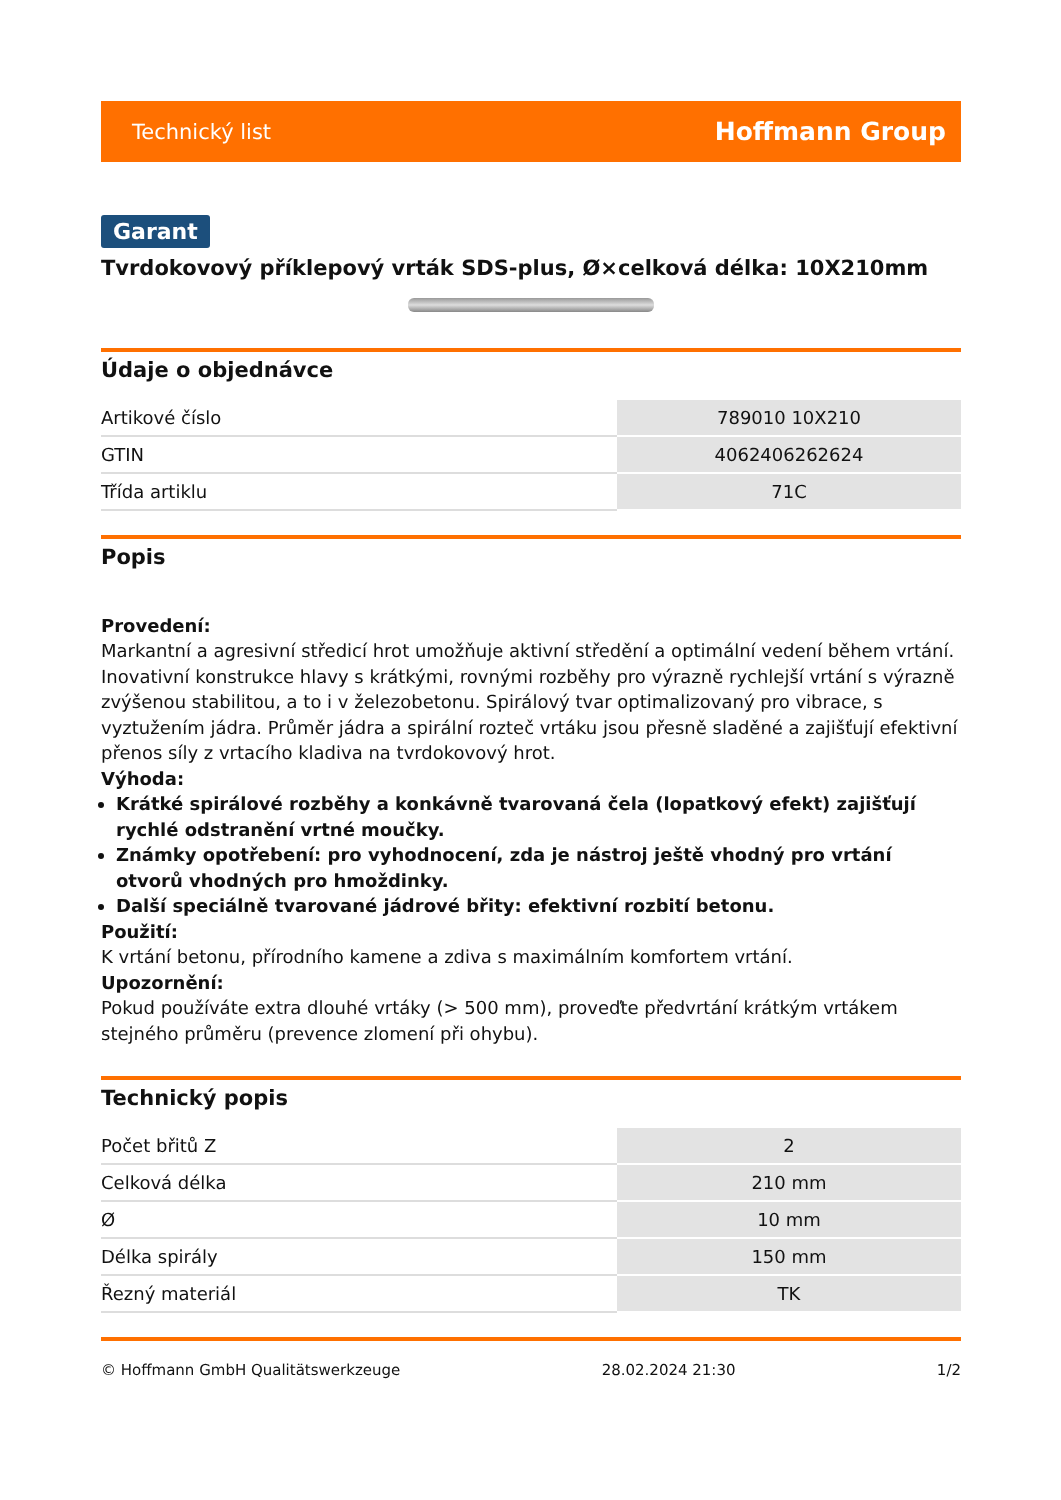Technický list Hoffmann Group
Garant
Tvrdokovový příklepový vrták SDS-plus, Ø×celková délka: 10X210mm
Údaje o objednávce
| Artikové číslo | 789010 10X210 |
| GTIN | 4062406262624 |
| Třída artiklu | 71C |
Popis
Provedení:
Markantní a agresivní středicí hrot umožňuje aktivní středění a optimální vedení během vrtání. Inovativní konstrukce hlavy s krátkými, rovnými rozběhy pro výrazně rychlejší vrtání s výrazně zvýšenou stabilitou, a to i v železobetonu. Spirálový tvar optimalizovaný pro vibrace, s vyztužením jádra. Průměr jádra a spirální rozteč vrtáku jsou přesně sladěné a zajišťují efektivní přenos síly z vrtacího kladiva na tvrdokovový hrot.
Výhoda:
Krátké spirálové rozběhy a konkávně tvarovaná čela (lopatkový efekt) zajišťují rychlé odstranění vrtné moučky.
Známky opotřebení: pro vyhodnocení, zda je nástroj ještě vhodný pro vrtání otvorů vhodných pro hmoždinky.
Další speciálně tvarované jádrové břity: efektivní rozbití betonu.
Použití:
K vrtání betonu, přírodního kamene a zdiva s maximálním komfortem vrtání.
Upozornění:
Pokud používáte extra dlouhé vrtáky (> 500 mm), proveďte předvrtání krátkým vrtákem stejného průměru (prevence zlomení při ohybu).
Technický popis
| Počet břitů Z | 2 |
| Celková délka | 210 mm |
| Ø | 10 mm |
| Délka spirály | 150 mm |
| Řezný materiál | TK |
© Hoffmann GmbH Qualitätswerkzeuge 28.02.2024 21:30 1/2